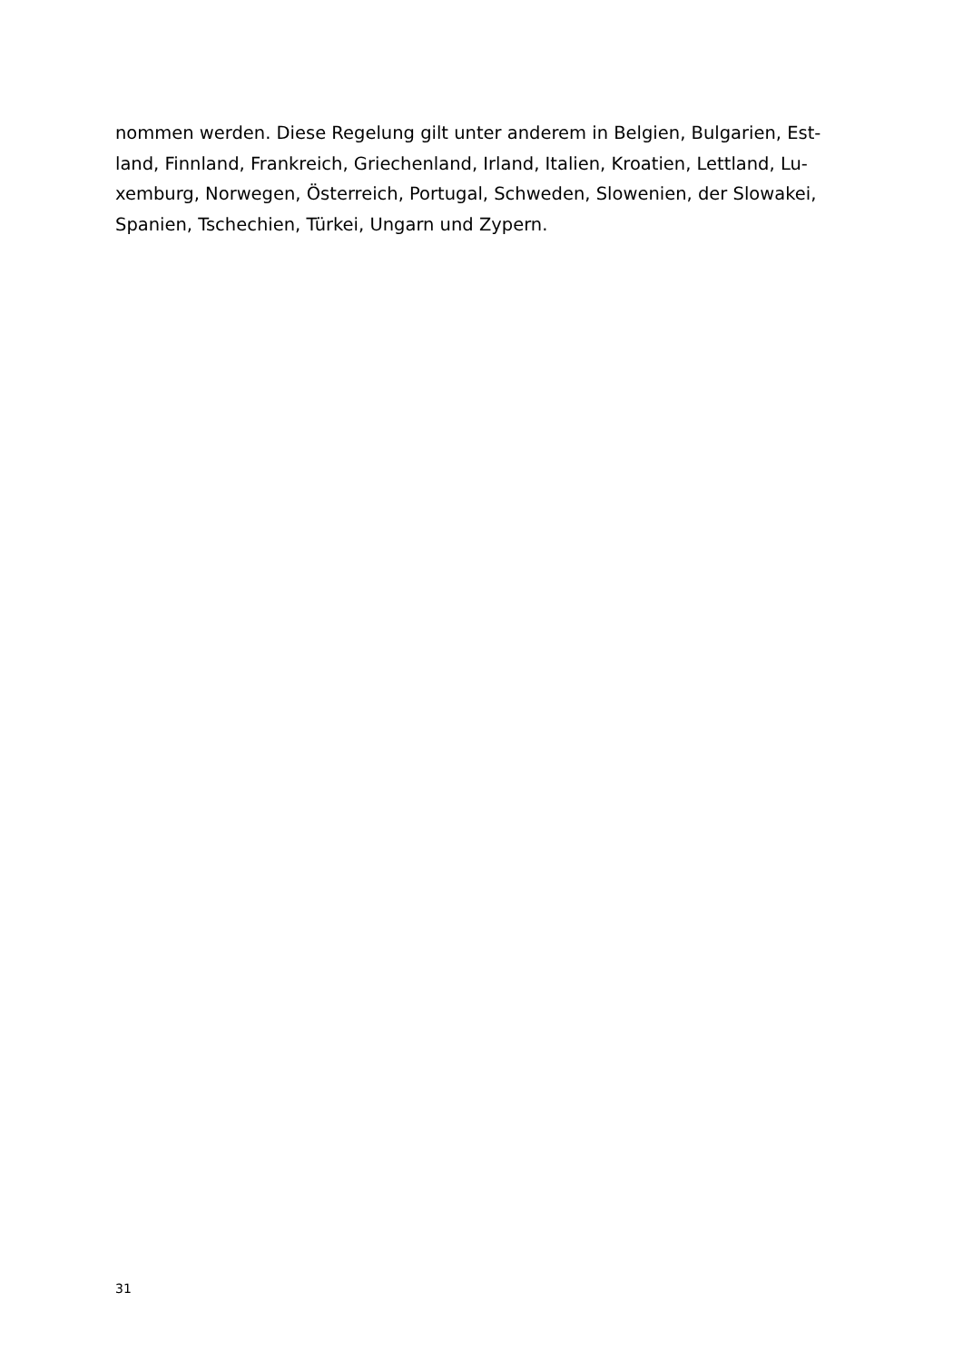nommen werden. Diese Regelung gilt unter anderem in Belgien, Bulgarien, Est-
land, Finnland, Frankreich, Griechenland, Irland, Italien, Kroatien, Lettland, Lu-
xemburg, Norwegen, Österreich, Portugal, Schweden, Slowenien, der Slowakei,
Spanien, Tschechien, Türkei, Ungarn und Zypern.
31